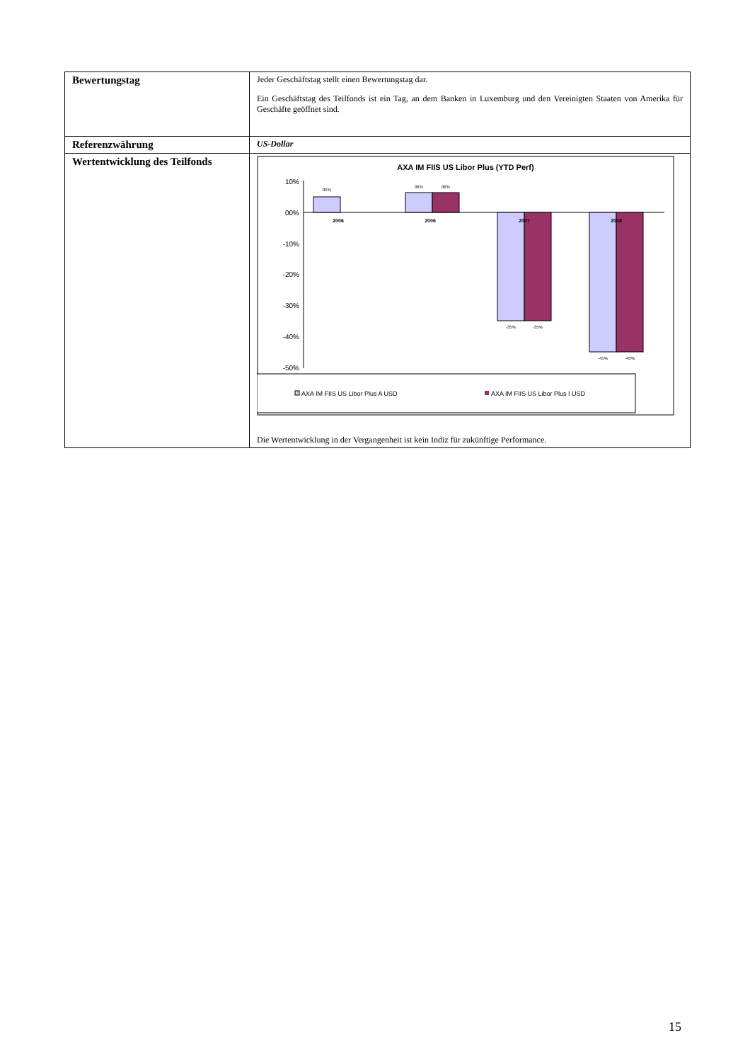| Bewertungstag | Jeder Geschäftstag stellt einen Bewertungstag dar. Ein Geschäftstag des Teilfonds ist ein Tag, an dem Banken in Luxemburg und den Vereinigten Staaten von Amerika für Geschäfte geöffnet sind. |
| Referenzwährung | US-Dollar |
| Wertentwicklung des Teilfonds | AXA IM FIIS US Libor Plus (YTD Perf) 10% 00% -10% -20% -30% -40% -50% 05% 06% 06% -35% -35% -45% -45% 2006 2006 2007 2008 AXA IM FIIS US Libor Plus A USD AXA IM FIIS US Libor Plus I USD Die Wertentwicklung in der Vergangenheit ist kein Indiz für zukünftige Performance. |
15